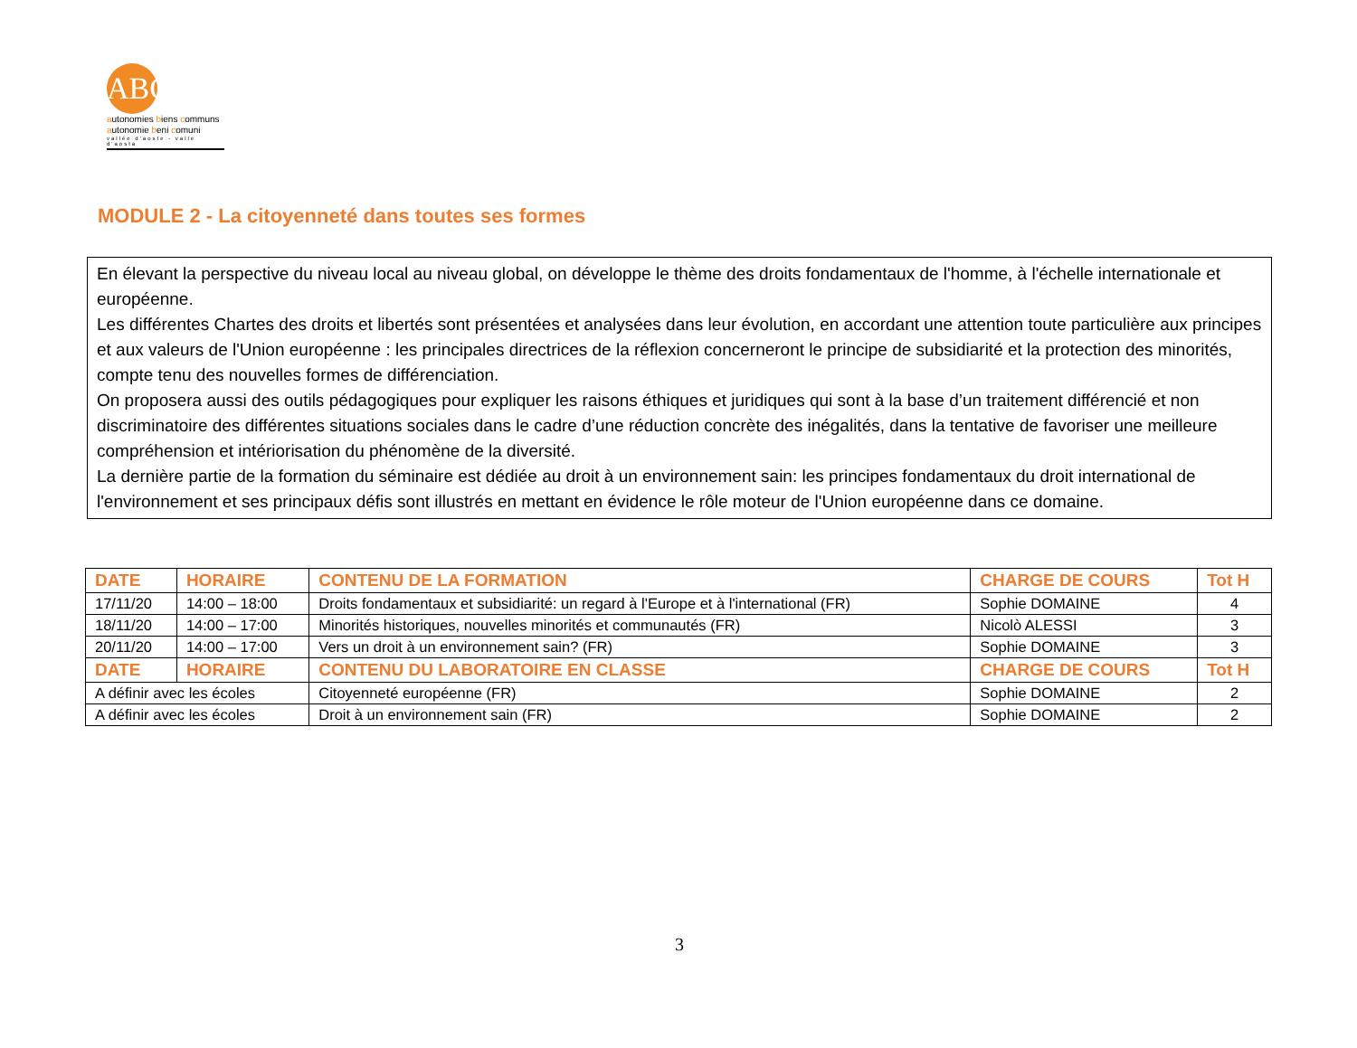ABC
autonomies biens communs
autonomie beni comuni
vallée d'aoste - valle d'aosta
MODULE 2 - La citoyenneté dans toutes ses formes
En élevant la perspective du niveau local au niveau global, on développe le thème des droits fondamentaux de l'homme, à l'échelle internationale et européenne.
Les différentes Chartes des droits et libertés sont présentées et analysées dans leur évolution, en accordant une attention toute particulière aux principes et aux valeurs de l'Union européenne : les principales directrices de la réflexion concerneront le principe de subsidiarité et la protection des minorités, compte tenu des nouvelles formes de différenciation.
On proposera aussi des outils pédagogiques pour expliquer les raisons éthiques et juridiques qui sont à la base d’un traitement différencié et non discriminatoire des différentes situations sociales dans le cadre d’une réduction concrète des inégalités, dans la tentative de favoriser une meilleure compréhension et intériorisation du phénomène de la diversité.
La dernière partie de la formation du séminaire est dédiée au droit à un environnement sain: les principes fondamentaux du droit international de l'environnement et ses principaux défis sont illustrés en mettant en évidence le rôle moteur de l'Union européenne dans ce domaine.
| DATE | HORAIRE | CONTENU DE LA FORMATION | CHARGE DE COURS | Tot H |
| --- | --- | --- | --- | --- |
| 17/11/20 | 14:00 – 18:00 | Droits fondamentaux et subsidiarité: un regard à l'Europe et à l'international (FR) | Sophie DOMAINE | 4 |
| 18/11/20 | 14:00 – 17:00 | Minorités historiques, nouvelles minorités et communautés (FR) | Nicolò ALESSI | 3 |
| 20/11/20 | 14:00 – 17:00 | Vers un droit à un environnement sain? (FR) | Sophie DOMAINE | 3 |
| DATE | HORAIRE | CONTENU DU LABORATOIRE EN CLASSE | CHARGE DE COURS | Tot H |
| A définir avec les écoles | | Citoyenneté européenne (FR) | Sophie DOMAINE | 2 |
| A définir avec les écoles | | Droit à un environnement sain (FR) | Sophie DOMAINE | 2 |
3